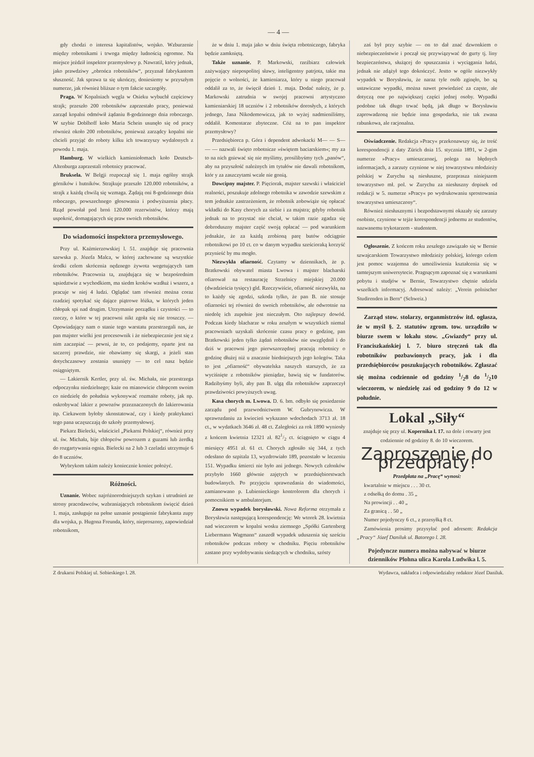— 4 —
gdy chodzi o interesa kapitalistów, wojsko. Wzburzenie między robotnikami i trwoga między ludnością ogromne. Na miejsce jeździł inspektor przemysłowy p. Nawratil, który jednak, jako prawdziwy „obrońca robotników“, przyznał fabrykantom słuszność. Jak sprawa ta się ukończy, doniesiemy w przyszłym numerze, jak również bliższe o tym fakcie szczegóły.
Praga. W Kopalniach węgla w Osieku wybuchł częściowy strajk; przeszło 200 robotników zaprzestało pracy, ponieważ zarząd kopalni odmówił żądaniu 8-godzinnego dnia roboczego. W szybie Doblhoff koło Maria Schein usunęło się od pracy również około 200 robotników, ponieważ zarządcy kopalni nie chcieli przyjąć do roboty kilku ich towarzyszy wydalonych z powodu 1. maja.
Hamburg. W wielkich kamieniołomach koło Deutsch-Altenburga zaprzestali robotnicy pracować.
Bruksela. W Belgji rozpoczął się 1. maja ogólny strajk górników i hutników. Strajkuje przeszło 120.000 robotników, a strajk z każdą chwilą się wzmaga. Żądają oni 8-godzinnego dnia roboczego, powszechnego głosowania i podwyższenia płacy. Rząd powołał pod broń 120.000 rezerwistów, którzy mają uspokoić, domagających się praw swoich robotników.
Do wiadomości inspektora przemysłowego.
Przy ul. Kaźmierzowskiej l. 51. znajduje się pracownia szewska p. Józefa Malca, w której zachowane są wszystkie środki celem skrócenia nędznego żywota wegetujących tam robotników. Pracownia ta, znajdująca się w bezpośrednim sąsiedztwie z wychodkiem, ma siedm kroków wzdłuż i wszerz, a pracuje w niej 4 ludzi. Oglądać tam również można coraz rzadziej spotykać się dające piątrowe łóżka, w których jeden chłopak spi nad drugim. Utrzymanie porządku i czystości — to rzeczy, o które w tej pracowni nikt zgoła się nie troszczy. — Opowiadający nam o stanie tego warstatu przestrzegali nas, że pan majster wielki jest procesownik i że niebezpiecznie jest się z nim zaczepiać — pewni, że to, co podajemy, oparte jest na szczerej prawdzie, nie obawiamy się skargi, a jeżeli stan dotychczasowy zostania usunięty — to cel nasz będzie osiągniętym.
— Lakiernik Kertler, przy ul. św. Michała, nie przestrzega odpoczynku niedzielnego; każe on mianowicie chłopcom swoim co niedzielę do południa wykonywać rozmaite roboty, jak np. oskrobywać lakier z powozów przeznaczonych do lakierowania itp. Ciekawem byłoby skonstatować, czy i kiedy praktykanci tego pana uczęszczają do szkoły przemysłowej.
Piekarz Bielecki, właściciel „Piekarni Polskiej“, również przy ul. św. Michała, bije chłopców powrozem z guzami lub żerdką do rozgartywania ognia. Bielecki na 2 lub 3 czeladzi utrzymuje 6 do 8 uczniów.
Wybrykom takim należy koniecznie koniec położyć.
Różności.
Uznanie. Wobec najróżnorodniejszych szykan i utrudnień ze strony pracodawców, wzbraniających robotnikom święcić dzień 1. maja, zasługuje na pełne uznanie postąpienie fabrykanta zupy dla wojska, p. Hugona Freunda, który, nieproszony, zapowiedział robotnikom,
że w dniu 1. maja jako w dniu święta robotniczego, fabryka będzie zamkniętą.
Także uznanie. P. Markowski, rzeźbiarz człowiek zażywający niepospolitej sławy, inteligentny patrjota, takie ma pojęcie o wolności, że kamieniarza, który u niego pracował oddalił za to, że święcił dzień 1. maja. Dodać należy, że p. Markowski zatrudnia w swojej pracowni artystyczno kamieniarskiej 18 uczniów i 2 robotników dorosłych, z których jednego, Jana Nikodemowicza, jak to wyżej nadmieniliśmy, oddalił. Komentarze zbyteczne. Cóż na to pan inspektor przemysłowy?
Przedsiębiorca p. Góra i dependent adwokacki M— — S— — — nazwali święto robotnicze »świętem baciarskiem«; my za to na nich gniewać się nie myślimy, prosilibyśmy tych „panów“, aby na przyszłość należnych im tytułów nie dawali robotnikom, któr y za zaszczytami wcale nie gonią.
Dowcipny majster. P. Pięciorak, majster szewski i właściciel realności, poszukuje zdolnego robotnika w zawodzie szewskim z tem jednakże zastrzeżeniem, że robotnik zobowiąże się opłacać wkładki do Kasy chorych za siebie i za majstra; gdyby robotnik jednak na to przystać nie chciał, w takim razie zgadza się dobroduszny majster część swoją opłacać — pod warunkiem jednakże, że za każdą zrobioną parę butów odciągnie robotnikowi po 10 ct. co w danym wypadku sześcioraką korzyść przynieść by mu mogło.
Niezwykła ofiarność. Czytamy w dziennikach, że p. Bratkowski obywatel miasta Lwowa i majster blacharski ofiarował na restaurację Strzelnicy miejskiej 20.000 (dwadzieścia tysięcy) gld. Rzeczywiście, ofiarność niezwykła, na to każdy się zgodzi, szkoda tylko, że pan B. nie stosuje ofiarności tej również do swoich robotników, ale odwrotnie na niedolę ich zupełnie jest nieczułym. Oto najlepszy dowód. Podczas kiedy blacharze w roku zeszłym w wszystkich niemal pracowniach uzyskali skrócenie czasu pracy o godzinę, pan Bratkowski jeden tylko żądań robotników nie uwzględnił i do dziś w pracowni jego pierwszorzędnej pracują robotnicy o godzinę dłużej niż u znacznie biedniejszych jego kolegów. Taka to jest „ofiarność“ obywatelska naszych starszych, że za wyciśnięte z robotników pieniądze, bawią się w fundatorów. Radzibyśmy byli, aby pan B. ulgą dla robotników zaprzeczył prawdziwości powyższych uwag.
Kasa chorych m. Lwowa. D. 6. bm. odbyło się posiedzenie zarządu pod przewodnictwem W. Gubrynowicza. W sprawozdaniu za kwiecień wykazano wdochodach 3713 zł. 18 ct., w wydatkach 3646 zł. 48 ct. Zaległości za rok 1890 wyniosły z końcem kwietnia 12321 zł. 821/2 ct. ściągnięto w ciągu 4 miesięcy 4951 zł. 61 ct. Chorych zgłosiło się 344, z tych odesłano do szpitala 13, wyzdrowiało 189, pozostało w leczeniu 151. Wypadku śmierci nie było ani jednego. Nowych członków przybyło 1660 głównie zajętych w przedsiębiorstwach budowlanych. Po przyjęciu sprawozdania do wiadomości, zamianowano p. Lubienieckiego kontrolorem dla chorych i pomocnikiem w ambulatorjum.
Znowu wypadek borysławski. Nowa Reforma otrzymała z Borysławia następującą korespondencję: We wtorek 28. kwietnia nad wieczorem w kopalni wosku ziemnego „Spółki Gartenberg Liebermann Wagmann“ zaszedł wypadek uduszenia się sześciu robotników podczas roboty w chodniku. Pięciu robotników zastano przy wydobywaniu siedzących w chodniku, szósty
zaś był przy szybie — on to dał znać dzwonkiem o niebezpieczeństwie i począł się przywiązywać do gurty tj. liny bezpieczeństwa, służącej do spuszczania i wyciągania ludzi, jednak nie zdążył tego dokończyć. Jestto w ogóle niezwykły wypadek w Borysławiu, że naraz tyle osób zginęło, bo są ustawiczne wypadki, można nawet powiedzieć za częste, ale dotyczą one po największej części jednej osoby. Wypadki podobne tak długo trwać będą, jak długo w Borysławiu zaprowadzoną nie będzie inna gospodarka, nie tak zwana rabunkowa, ale racjonalna.
Oświadczenie. Redakcja »Pracy« przekonawszy się, że treść korespondencji z daty Zürich dnia 15. stycznia 1891, w 2-gim numerze »Pracy« umieszczonej, polega na błędnych informacjach, a zarzuty czynione w niej towarzystwu młodzieży polskiej w Zurychu są niesłuszne, przeprasza niniejszem towarzystwo mł. pol. w Zurychu za niesłuszny dopisek od redakcji w 5. numerze »Pracy« po wydrukowaniu sprostowania towarzystwa umieszczony“.
Również niesłusznymi i bezpodstawnymi okazały się zarzuty osobiste, czynione w tejże korespondencji jednemu ze studentów, nazwanemu trykotarzem - studentem.
Ogłoszenie. Z końcem roku zeszłego zawiązało się w Bernie szwajcarskiem Towarzystwo młodzieży polskiej, którego celem jest pomoc wzajemna do umożliwienia kształcenia się w tamtejszym uniwersytecie. Pragnącym zapoznać się z warunkami pobytu i studjów w Bernie, Towarzystwo chętnie udziela wszelkich informacyj. Adresować należy: „Verein polnischer Studirenden in Bern“ (Schweiz.)
Zarząd stow. stolarzy, organmistrzów itd. ogłasza, że w myśl §. 2. statutów zgrom. tow. urządziło w biurze swem w lokalu stow. „Gwiazdy“ przy ul. Franciszkańskiej l. 7. biuro stręczeń tak dla robotników pozbawionych pracy, jak i dla przedsiębiorców poszukujących robotników. Zgłaszać się można codziennie od godziny 1/28 do 1/210 wieczorem, w niedzielę zaś od godziny 9 do 12 w południe.
Lokal „Siły“
znajduje się przy ul. Kopernika l. 17. na dole i otwarty jest codziennie od godziny 8. do 10 wieczorem.
Zaproszenie do przedpłaty!
Przedpłata na „Pracę“ wynosi:
kwartalnie w miejscu . . . 30 ct.
z odsełką do domu . 35 „
Na prowincji . . 40 „
Za granicą . . 50 „
Numer pojedynczy 6 ct., z przesyłką 8 ct.
Zamówienia prosimy przysyłać pod adresem: Redakcja „Pracy“ Józef Daniluk ul. Batorego l. 28.
Pojedyncze numera można nabywać w biurze dzienników Plohna ulica Karola Ludwika l. 5.
Z drukarni Polskiej ul. Sobieskiego l. 28. Wydawca, nakładca i odpowiedzialny redaktor Józef Daniluk.